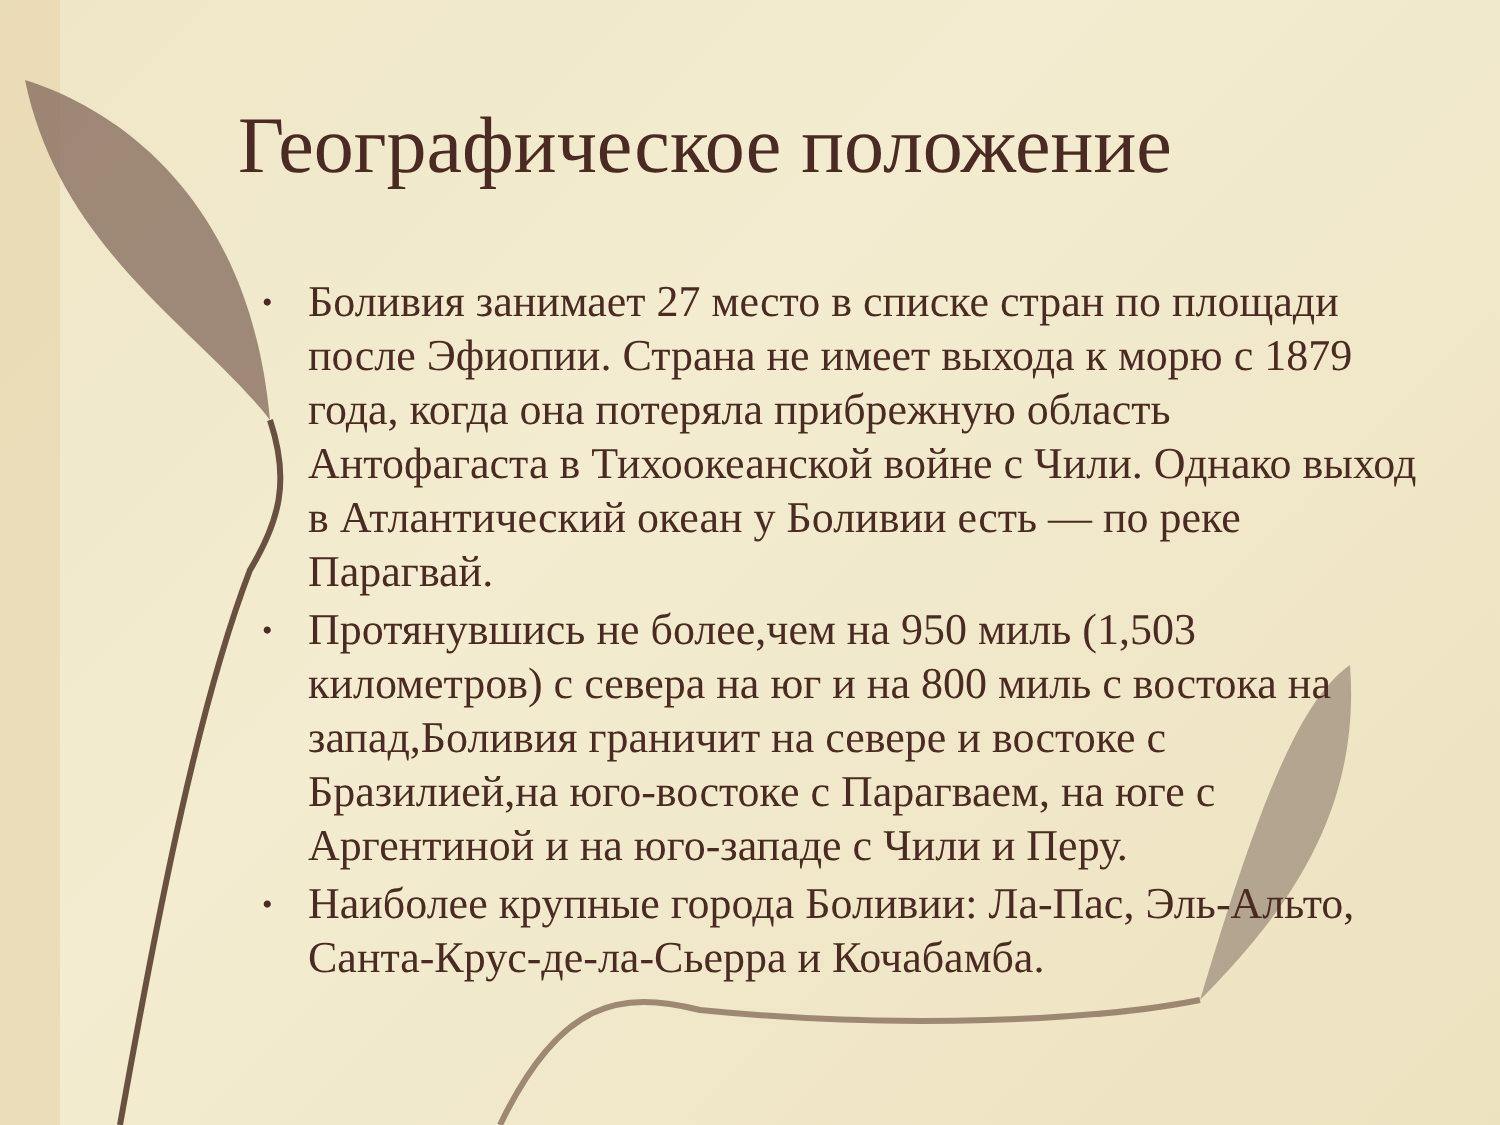Географическое положение
• Боливия занимает 27 место в списке стран по площади после Эфиопии. Страна не имеет выхода к морю с 1879 года, когда она потеряла прибрежную область Антофагаста в Тихоокеанской войне с Чили. Однако выход в Атлантический океан у Боливии есть — по реке Парагвай.
• Протянувшись не более,чем на 950 миль (1,503 километров) с севера на юг и на 800 миль с востока на запад,Боливия граничит на севере и востоке с Бразилией,на юго-востоке с Парагваем, на юге с Аргентиной и на юго-западе с Чили и Перу.
• Наиболее крупные города Боливии: Ла-Пас, Эль-Альто, Санта-Крус-де-ла-Сьерра и Кочабамба.